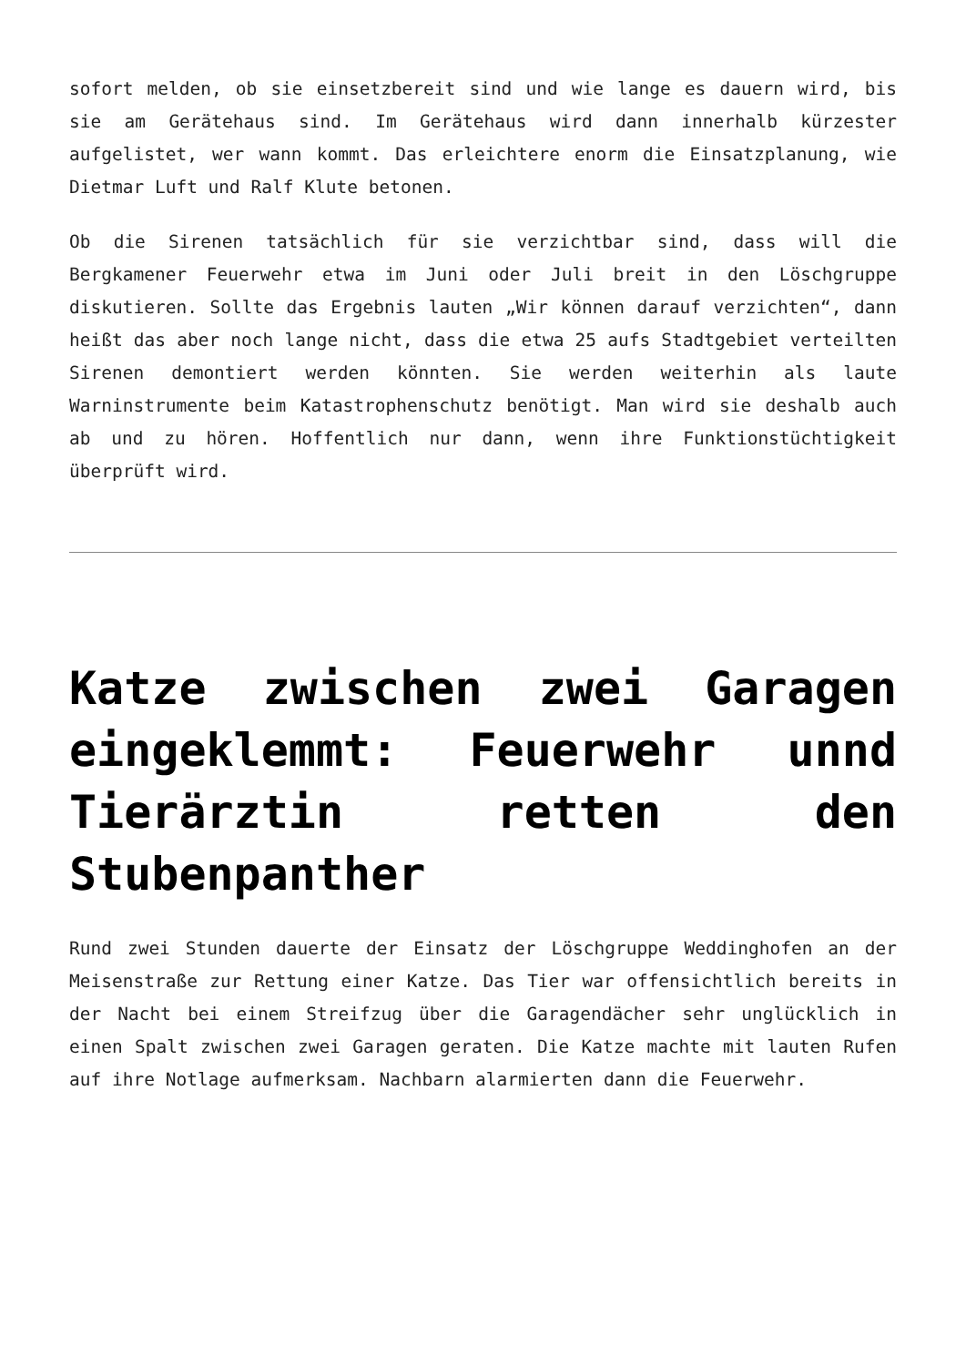sofort melden, ob sie einsetzbereit sind und wie lange es dauern wird, bis sie am Gerätehaus sind. Im Gerätehaus wird dann innerhalb kürzester aufgelistet, wer wann kommt. Das erleichtere enorm die Einsatzplanung, wie Dietmar Luft und Ralf Klute betonen.
Ob die Sirenen tatsächlich für sie verzichtbar sind, dass will die Bergkamener Feuerwehr etwa im Juni oder Juli breit in den Löschgruppe diskutieren. Sollte das Ergebnis lauten „Wir können darauf verzichten“, dann heißt das aber noch lange nicht, dass die etwa 25 aufs Stadtgebiet verteilten Sirenen demontiert werden könnten. Sie werden weiterhin als laute Warninstrumente beim Katastrophenschutz benötigt. Man wird sie deshalb auch ab und zu hören. Hoffentlich nur dann, wenn ihre Funktionstüchtigkeit überprüft wird.
Katze zwischen zwei Garagen eingeklemmt: Feuerwehr unnd Tierärztin retten den Stubenpanther
Rund zwei Stunden dauerte der Einsatz der Löschgruppe Weddinghofen an der Meisenstraße zur Rettung einer Katze. Das Tier war offensichtlich bereits in der Nacht bei einem Streifzug über die Garagendächer sehr unglücklich in einen Spalt zwischen zwei Garagen geraten. Die Katze machte mit lauten Rufen auf ihre Notlage aufmerksam. Nachbarn alarmierten dann die Feuerwehr.